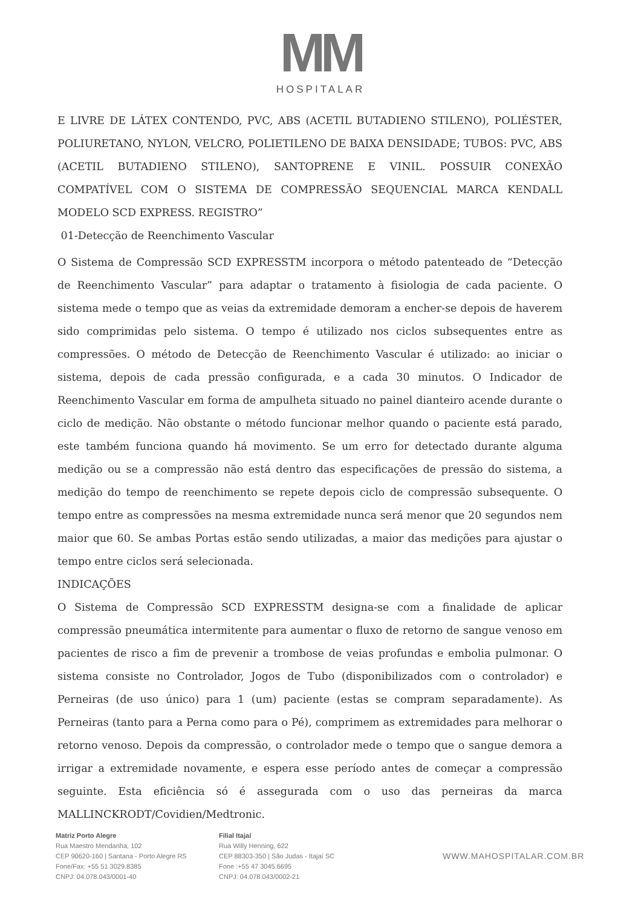MM
HOSPITALAR
E LIVRE DE LÁTEX CONTENDO, PVC, ABS (ACETIL BUTADIENO STILENO), POLIÉSTER, POLIURETANO, NYLON, VELCRO, POLIETILENO DE BAIXA DENSIDADE; TUBOS: PVC, ABS (ACETIL BUTADIENO STILENO), SANTOPRENE E VINIL. POSSUIR CONEXÃO COMPATÍVEL COM O SISTEMA DE COMPRESSÃO SEQUENCIAL MARCA KENDALL MODELO SCD EXPRESS. REGISTRO”
01-Detecção de Reenchimento Vascular
O Sistema de Compressão SCD EXPRESSTM incorpora o método patenteado de “Detecção de Reenchimento Vascular” para adaptar o tratamento à fisiologia de cada paciente. O sistema mede o tempo que as veias da extremidade demoram a encher-se depois de haverem sido comprimidas pelo sistema. O tempo é utilizado nos ciclos subsequentes entre as compressões. O método de Detecção de Reenchimento Vascular é utilizado: ao iniciar o sistema, depois de cada pressão configurada, e a cada 30 minutos. O Indicador de Reenchimento Vascular em forma de ampulheta situado no painel dianteiro acende durante o ciclo de medição. Não obstante o método funcionar melhor quando o paciente está parado, este também funciona quando há movimento. Se um erro for detectado durante alguma medição ou se a compressão não está dentro das especificações de pressão do sistema, a medição do tempo de reenchimento se repete depois ciclo de compressão subsequente. O tempo entre as compressões na mesma extremidade nunca será menor que 20 segundos nem maior que 60. Se ambas Portas estão sendo utilizadas, a maior das medições para ajustar o tempo entre ciclos será selecionada.
INDICAÇÕES
O Sistema de Compressão SCD EXPRESSTM designa-se com a finalidade de aplicar compressão pneumática intermitente para aumentar o fluxo de retorno de sangue venoso em pacientes de risco a fim de prevenir a trombose de veias profundas e embolia pulmonar. O sistema consiste no Controlador, Jogos de Tubo (disponibilizados com o controlador) e Perneiras (de uso único) para 1 (um) paciente (estas se compram separadamente). As Perneiras (tanto para a Perna como para o Pé), comprimem as extremidades para melhorar o retorno venoso. Depois da compressão, o controlador mede o tempo que o sangue demora a irrigar a extremidade novamente, e espera esse período antes de começar a compressão seguinte. Esta eficiência só é assegurada com o uso das perneiras da marca MALLINCKRODT/Covidien/Medtronic.
Matriz Porto Alegre
Rua Maestro Mendanha, 102
CEP 90620-160 | Santana - Porto Alegre RS
Fone/Fax: +55 51 3029.8385
CNPJ: 04.078.043/0001-40
Filial Itajaí
Rua Willy Henning, 622
CEP 88303-350 | São Judas - Itajaí SC
Fone :+55 47 3045.6695
CNPJ: 04.078.043/0002-21
WWW.MAHOSPITALAR.COM.BR